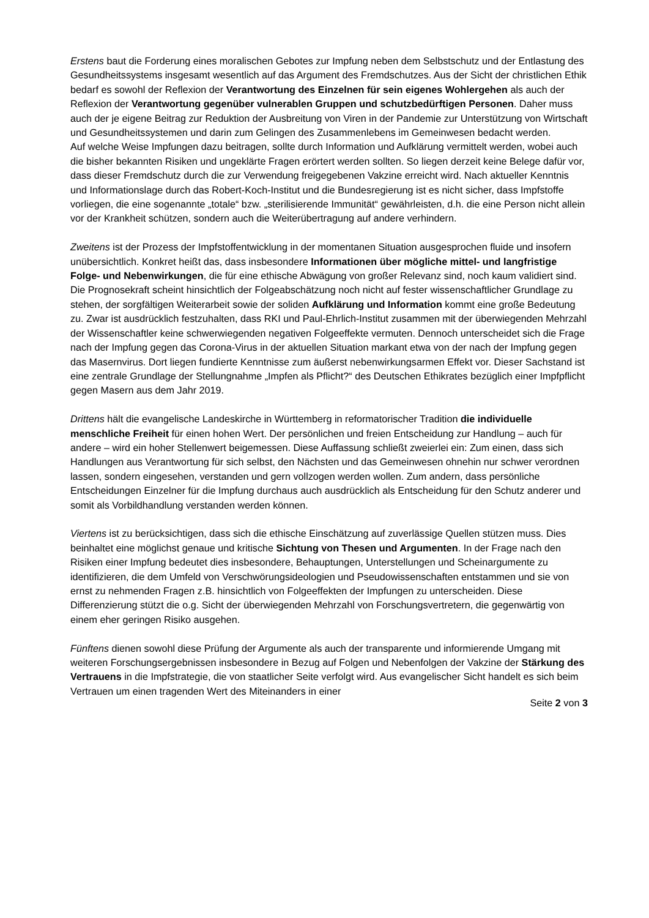Erstens baut die Forderung eines moralischen Gebotes zur Impfung neben dem Selbstschutz und der Entlastung des Gesundheitssystems insgesamt wesentlich auf das Argument des Fremdschutzes. Aus der Sicht der christlichen Ethik bedarf es sowohl der Reflexion der Verantwortung des Einzelnen für sein eigenes Wohlergehen als auch der Reflexion der Verantwortung gegenüber vulnerablen Gruppen und schutzbedürftigen Personen. Daher muss auch der je eigene Beitrag zur Reduktion der Ausbreitung von Viren in der Pandemie zur Unterstützung von Wirtschaft und Gesundheitssystemen und darin zum Gelingen des Zusammenlebens im Gemeinwesen bedacht werden.
Auf welche Weise Impfungen dazu beitragen, sollte durch Information und Aufklärung vermittelt werden, wobei auch die bisher bekannten Risiken und ungeklärte Fragen erörtert werden sollten. So liegen derzeit keine Belege dafür vor, dass dieser Fremdschutz durch die zur Verwendung freigegebenen Vakzine erreicht wird. Nach aktueller Kenntnis und Informationslage durch das Robert-Koch-Institut und die Bundesregierung ist es nicht sicher, dass Impfstoffe vorliegen, die eine sogenannte „totale“ bzw. „sterilisierende Immunität“ gewährleisten, d.h. die eine Person nicht allein vor der Krankheit schützen, sondern auch die Weiterübertragung auf andere verhindern.
Zweitens ist der Prozess der Impfstoffentwicklung in der momentanen Situation ausgesprochen fluide und insofern unübersichtlich. Konkret heißt das, dass insbesondere Informationen über mögliche mittel- und langfristige Folge- und Nebenwirkungen, die für eine ethische Abwägung von großer Relevanz sind, noch kaum validiert sind. Die Prognosekraft scheint hinsichtlich der Folgeabschätzung noch nicht auf fester wissenschaftlicher Grundlage zu stehen, der sorgfältigen Weiterarbeit sowie der soliden Aufklärung und Information kommt eine große Bedeutung zu. Zwar ist ausdrücklich festzuhalten, dass RKI und Paul-Ehrlich-Institut zusammen mit der überwiegenden Mehrzahl der Wissenschaftler keine schwerwiegenden negativen Folgeeffekte vermuten. Dennoch unterscheidet sich die Frage nach der Impfung gegen das Corona-Virus in der aktuellen Situation markant etwa von der nach der Impfung gegen das Masernvirus. Dort liegen fundierte Kenntnisse zum äußerst nebenwirkungsarmen Effekt vor. Dieser Sachstand ist eine zentrale Grundlage der Stellungnahme „Impfen als Pflicht?“ des Deutschen Ethikrates bezüglich einer Impfpflicht gegen Masern aus dem Jahr 2019.
Drittens hält die evangelische Landeskirche in Württemberg in reformatorischer Tradition die individuelle menschliche Freiheit für einen hohen Wert. Der persönlichen und freien Entscheidung zur Handlung – auch für andere – wird ein hoher Stellenwert beigemessen. Diese Auffassung schließt zweierlei ein: Zum einen, dass sich Handlungen aus Verantwortung für sich selbst, den Nächsten und das Gemeinwesen ohnehin nur schwer verordnen lassen, sondern eingesehen, verstanden und gern vollzogen werden wollen. Zum andern, dass persönliche Entscheidungen Einzelner für die Impfung durchaus auch ausdrücklich als Entscheidung für den Schutz anderer und somit als Vorbildhandlung verstanden werden können.
Viertens ist zu berücksichtigen, dass sich die ethische Einschätzung auf zuverlässige Quellen stützen muss. Dies beinhaltet eine möglichst genaue und kritische Sichtung von Thesen und Argumenten. In der Frage nach den Risiken einer Impfung bedeutet dies insbesondere, Behauptungen, Unterstellungen und Scheinargumente zu identifizieren, die dem Umfeld von Verschwörungsideologien und Pseudowissenschaften entstammen und sie von ernst zu nehmenden Fragen z.B. hinsichtlich von Folgeeffekten der Impfungen zu unterscheiden. Diese Differenzierung stützt die o.g. Sicht der überwiegenden Mehrzahl von Forschungsvertretern, die gegenwärtig von einem eher geringen Risiko ausgehen.
Fünftens dienen sowohl diese Prüfung der Argumente als auch der transparente und informierende Umgang mit weiteren Forschungsergebnissen insbesondere in Bezug auf Folgen und Nebenfolgen der Vakzine der Stärkung des Vertrauens in die Impfstrategie, die von staatlicher Seite verfolgt wird. Aus evangelischer Sicht handelt es sich beim Vertrauen um einen tragenden Wert des Miteinanders in einer
Seite 2 von 3